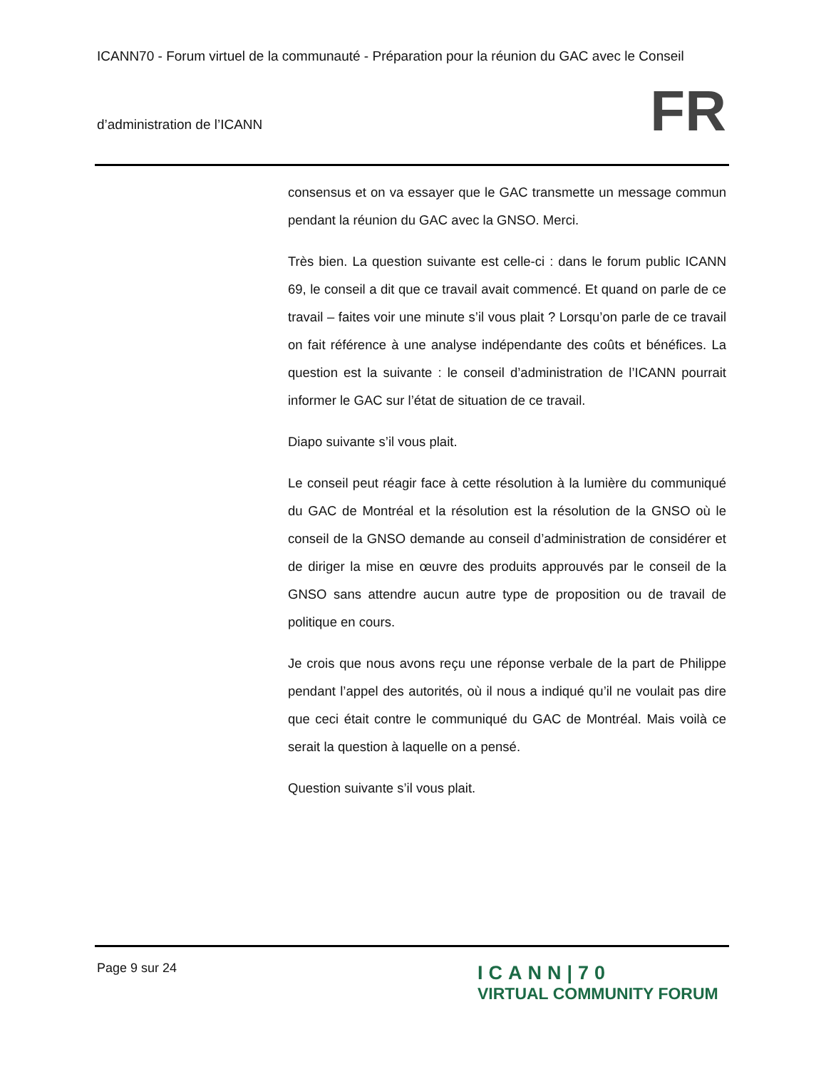ICANN70 - Forum virtuel de la communauté - Préparation pour la réunion du GAC avec le Conseil
d’administration de l’ICANN
FR
consensus et on va essayer que le GAC transmette un message commun pendant la réunion du GAC avec la GNSO. Merci.
Très bien. La question suivante est celle-ci : dans le forum public ICANN 69, le conseil a dit que ce travail avait commencé. Et quand on parle de ce travail – faites voir une minute s’il vous plait ? Lorsqu’on parle de ce travail on fait référence à une analyse indépendante des coûts et bénéfices. La question est la suivante : le conseil d’administration de l’ICANN pourrait informer le GAC sur l’état de situation de ce travail.
Diapo suivante s’il vous plait.
Le conseil peut réagir face à cette résolution à la lumière du communiqué du GAC de Montréal et la résolution est la résolution de la GNSO où le conseil de la GNSO demande au conseil d’administration de considérer et de diriger la mise en œuvre des produits approuvés par le conseil de la GNSO sans attendre aucun autre type de proposition ou de travail de politique en cours.
Je crois que nous avons reçu une réponse verbale de la part de Philippe pendant l’appel des autorités, où il nous a indiqué qu’il ne voulait pas dire que ceci était contre le communiqué du GAC de Montréal. Mais voilà ce serait la question à laquelle on a pensé.
Question suivante s’il vous plait.
Page 9 sur 24
ICANN|70
VIRTUAL COMMUNITY FORUM